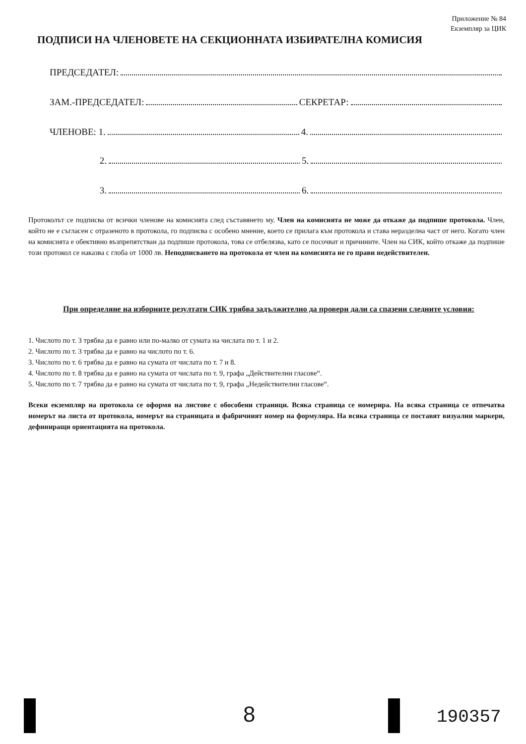Приложение № 84
Екземпляр за ЦИК
ПОДПИСИ НА ЧЛЕНОВЕТЕ НА СЕКЦИОННАТА ИЗБИРАТЕЛНА КОМИСИЯ
ПРЕДСЕДАТЕЛ:
ЗАМ.-ПРЕДСЕДАТЕЛ: СЕКРЕТАР:
ЧЛЕНОВЕ: 1. 4.
2. 5.
3. 6.
Протоколът се подписва от всички членове на комисията след съставянето му. Член на комисията не може да откаже да подпише протокола. Член, който не е съгласен с отразеното в протокола, го подписва с особено мнение, което се прилага към протокола и става неразделна част от него. Когато член на комисията е обективно възпрепятстван да подпише протокола, това се отбелязва, като се посочват и причините. Член на СИК, който откаже да подпише този протокол се наказва с глоба от 1000 лв. Неподписването на протокола от член на комисията не го прави недействителен.
При определяне на изборните резултати СИК трябва задължително да провери дали са спазени следните условия:
1. Числото по т. 3 трябва да е равно или по-малко от сумата на числата по т. 1 и 2.
2. Числото по т. 3 трябва да е равно на числото по т. 6.
3. Числото по т. 6 трябва да е равно на сумата от числата по т. 7 и 8.
4. Числото по т. 8 трябва да е равно на сумата от числата по т. 9, графа „Действителни гласове“.
5. Числото по т. 7 трябва да е равно на сумата от числата по т. 9, графа „Недействителни гласове“.
Всеки екземпляр на протокола се оформя на листове с обособени страници. Всяка страница се номерира. На всяка страница се отпечатва номерът на листа от протокола, номерът на страницата и фабричният номер на формуляра. На всяка страница се поставят визуални маркери, дефиниращи ориентацията на протокола.
8 190357